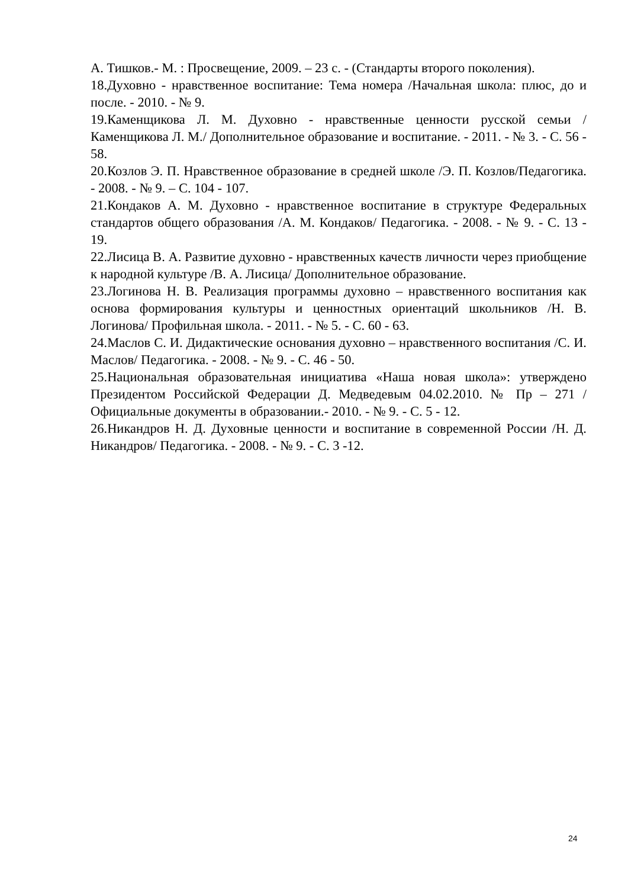А. Тишков.- М. : Просвещение, 2009. – 23 с. - (Стандарты второго поколения).
18.Духовно - нравственное воспитание: Тема номера /Начальная школа: плюс, до и после. - 2010. - № 9.
19.Каменщикова Л. М. Духовно - нравственные ценности русской семьи /Каменщикова Л. М./ Дополнительное образование и воспитание. - 2011. - № 3. - С. 56 - 58.
20.Козлов Э. П. Нравственное образование в средней школе /Э. П. Козлов/Педагогика. - 2008. - № 9. – С. 104 - 107.
21.Кондаков А. М. Духовно - нравственное воспитание в структуре Федеральных стандартов общего образования /А. М. Кондаков/ Педагогика. - 2008. - № 9. - С. 13 - 19.
22.Лисица В. А. Развитие духовно - нравственных качеств личности через приобщение к народной культуре /В. А. Лисица/ Дополнительное образование.
23.Логинова Н. В. Реализация программы духовно – нравственного воспитания как основа формирования культуры и ценностных ориентаций школьников /Н. В. Логинова/ Профильная школа. - 2011. - № 5. - С. 60 - 63.
24.Маслов С. И. Дидактические основания духовно – нравственного воспитания /С. И. Маслов/ Педагогика. - 2008. - № 9. - С. 46 - 50.
25.Национальная образовательная инициатива «Наша новая школа»: утверждено Президентом Российской Федерации Д. Медведевым 04.02.2010. № Пр – 271 /Официальные документы в образовании.- 2010. - № 9. - С. 5 - 12.
26.Никандров Н. Д. Духовные ценности и воспитание в современной России /Н. Д. Никандров/ Педагогика. - 2008. - № 9. - С. 3 -12.
24